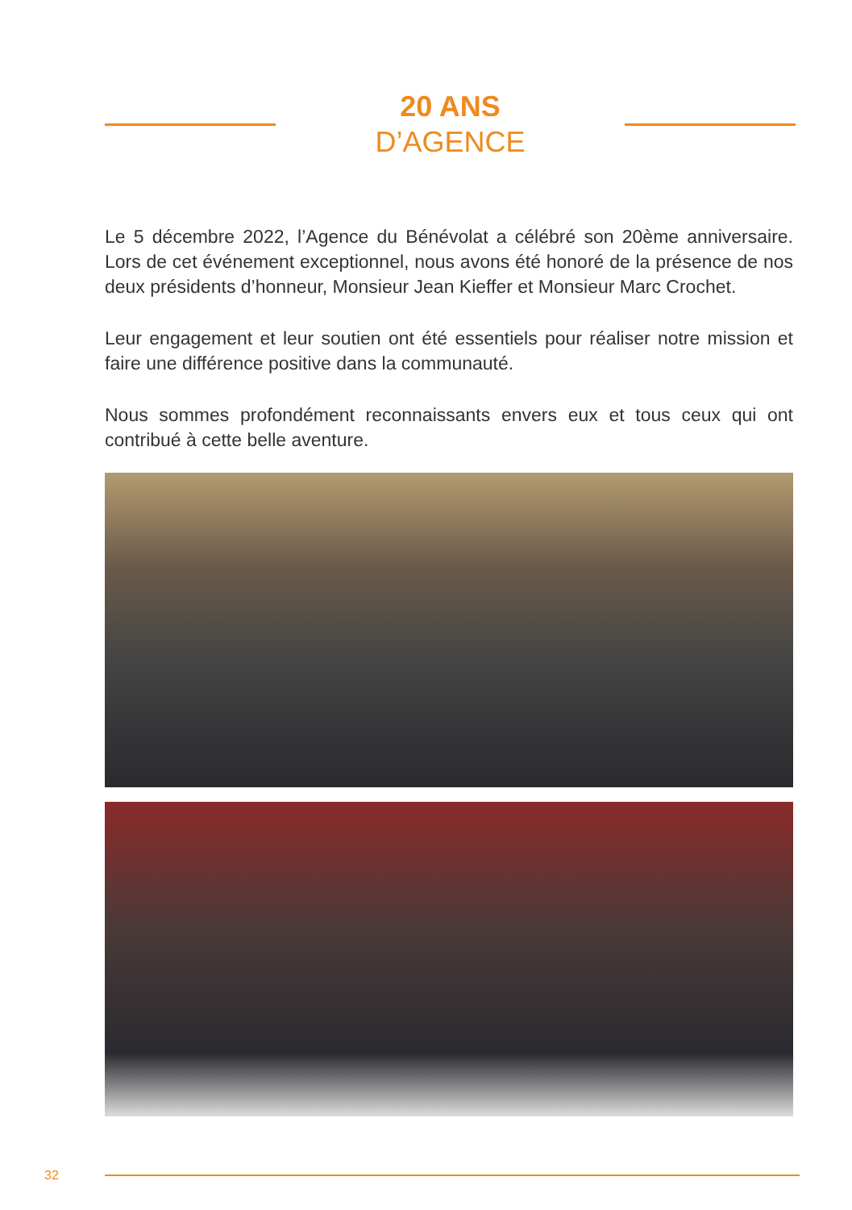20 ANS
D’AGENCE
Le 5 décembre 2022, l’Agence du Bénévolat a célébré son 20ème anniversaire. Lors de cet événement exceptionnel, nous avons été honoré de la présence de nos deux présidents d’honneur, Monsieur Jean Kieffer et Monsieur Marc Crochet.
Leur engagement et leur soutien ont été essentiels pour réaliser notre mission et faire une différence positive dans la communauté.
Nous sommes profondément reconnaissants envers eux et tous ceux qui ont contribué à cette belle aventure.
32